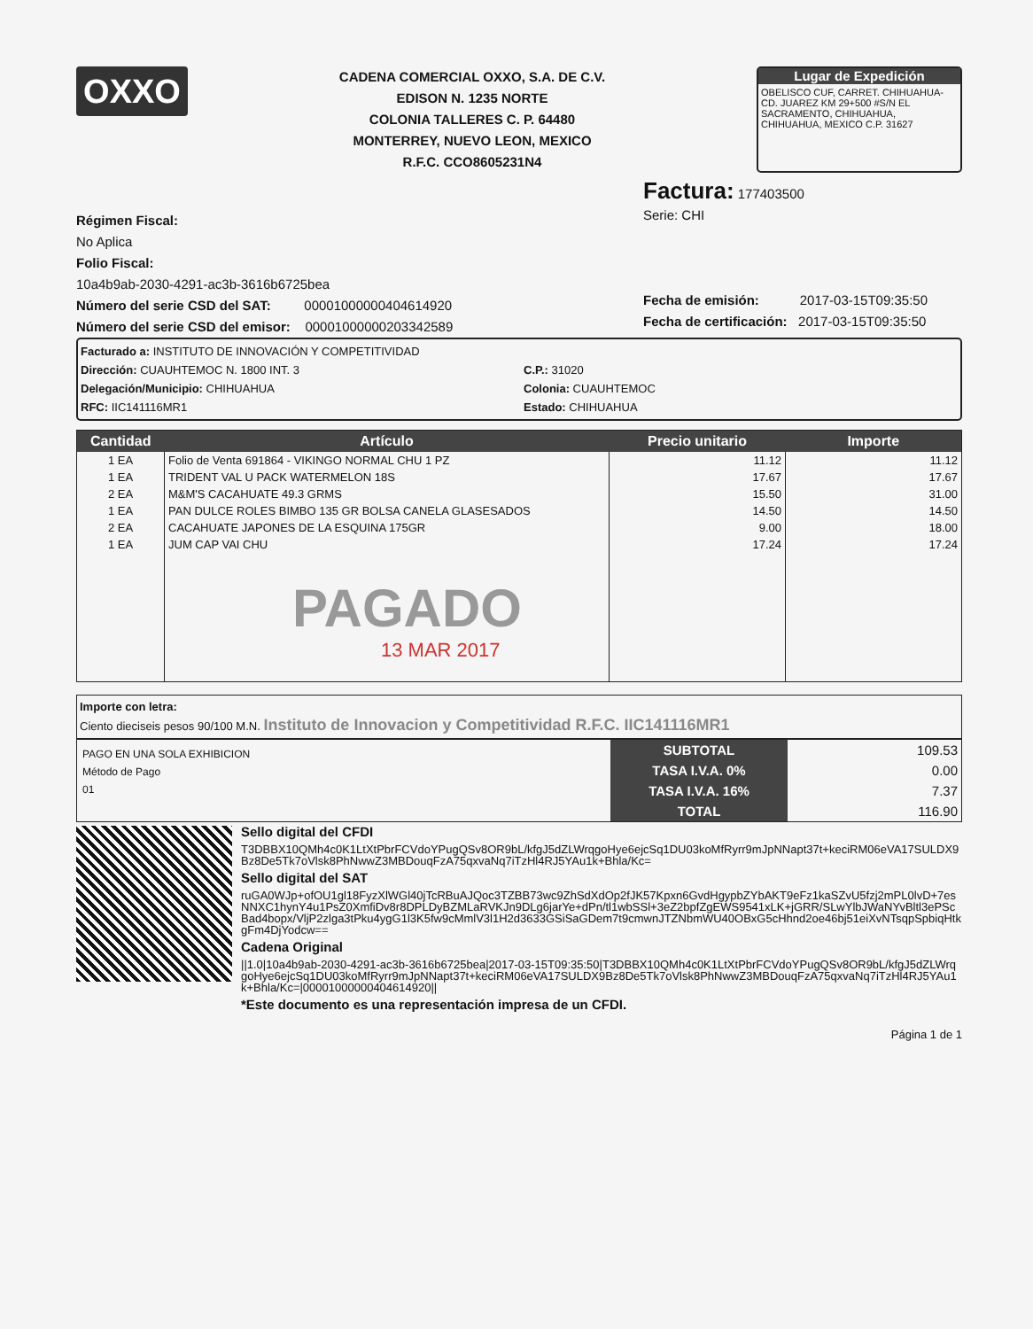OXXO
CADENA COMERCIAL OXXO, S.A. DE C.V.
EDISON N. 1235 NORTE
COLONIA TALLERES C. P. 64480
MONTERREY, NUEVO LEON, MEXICO
R.F.C. CCO8605231N4
Lugar de Expedición
OBELISCO CUF, CARRET. CHIHUAHUA-CD. JUAREZ KM 29+500 #S/N EL SACRAMENTO, CHIHUAHUA, CHIHUAHUA, MEXICO C.P. 31627
Régimen Fiscal:
No Aplica
Folio Fiscal:
10a4b9ab-2030-4291-ac3b-3616b6725bea
Número del serie CSD del SAT: 00001000000404614920
Número del serie CSD del emisor: 00001000000203342589
Factura: 177403500
Serie: CHI
Fecha de emisión: 2017-03-15T09:35:50
Fecha de certificación: 2017-03-15T09:35:50
Facturado a: INSTITUTO DE INNOVACIÓN Y COMPETITIVIDAD
Dirección: CUAUHTEMOC N. 1800 INT. 3
Delegación/Municipio: CHIHUAHUA
RFC: IIC141116MR1
C.P.: 31020
Colonia: CUAUHTEMOC
Estado: CHIHUAHUA
| Cantidad | Artículo | Precio unitario | Importe |
| --- | --- | --- | --- |
| 1 EA | Folio de Venta 691864 - VIKINGO NORMAL CHU 1 PZ | 11.12 | 11.12 |
| 1 EA | TRIDENT VAL U PACK WATERMELON 18S | 17.67 | 17.67 |
| 2 EA | M&M'S CACAHUATE 49.3 GRMS | 15.50 | 31.00 |
| 1 EA | PAN DULCE ROLES BIMBO 135 GR BOLSA CANELA GLASESADOS | 14.50 | 14.50 |
| 2 EA | CACAHUATE JAPONES DE LA ESQUINA 175GR | 9.00 | 18.00 |
| 1 EA | JUM CAP VAI CHU PAGADO 13 MAR 2017 | 17.24 | 17.24 |
Importe con letra:
Ciento dieciseis pesos 90/100 M.N. Instituto de Innovacion y Competitividad R.F.C. IIC141116MR1
PAGO EN UNA SOLA EXHIBICION
Método de Pago
01
SUBTOTAL
TASA I.V.A. 0%
TASA I.V.A. 16%
TOTAL
109.53
0.00
7.37
116.90
Sello digital del CFDI
T3DBBX10QMh4c0K1LtXtPbrFCVdoYPugQSv8OR9bL/kfgJ5dZLWrqgoHye6ejcSq1DU03koMfRyrr9mJpNNapt37t+keciRM06eVA17SULDX9Bz8De5Tk7oVlsk8PhNwwZ3MBDouqFzA75qxvaNq7iTzHl4RJ5YAu1k+Bhla/Kc=
Sello digital del SAT
ruGA0WJp+ofOU1gl18FyzXlWGl40jTcRBuAJQoc3TZBB73wc9ZhSdXdOp2fJK57Kpxn6GvdHgypbZYbAKT9eFz1kaSZvU5fzj2mPL0lvD+7esNNXC1hynY4u1PsZ0XmfiDv8r8DPLDyBZMLaRVKJn9DLg6jarYe+dPn/tl1wbSSl+3eZ2bpfZgEWS9541xLK+jGRR/SLwYlbJWaNYvBltl3ePScBad4bopx/VljP2zlga3tPku4ygG1l3K5fw9cMmlV3l1H2d3633GSiSaGDem7t9cmwnJTZNbmWU40OBxG5cHhnd2oe46bj51eiXvNTsqpSpbiqHtkgFm4DjYodcw==
Cadena Original
||1.0|10a4b9ab-2030-4291-ac3b-3616b6725bea|2017-03-15T09:35:50|T3DBBX10QMh4c0K1LtXtPbrFCVdoYPugQSv8OR9bL/kfgJ5dZLWrqgoHye6ejcSq1DU03koMfRyrr9mJpNNapt37t+keciRM06eVA17SULDX9Bz8De5Tk7oVlsk8PhNwwZ3MBDouqFzA75qxvaNq7iTzHl4RJ5YAu1k+Bhla/Kc=|00001000000404614920||
*Este documento es una representación impresa de un CFDI.
Página 1 de 1